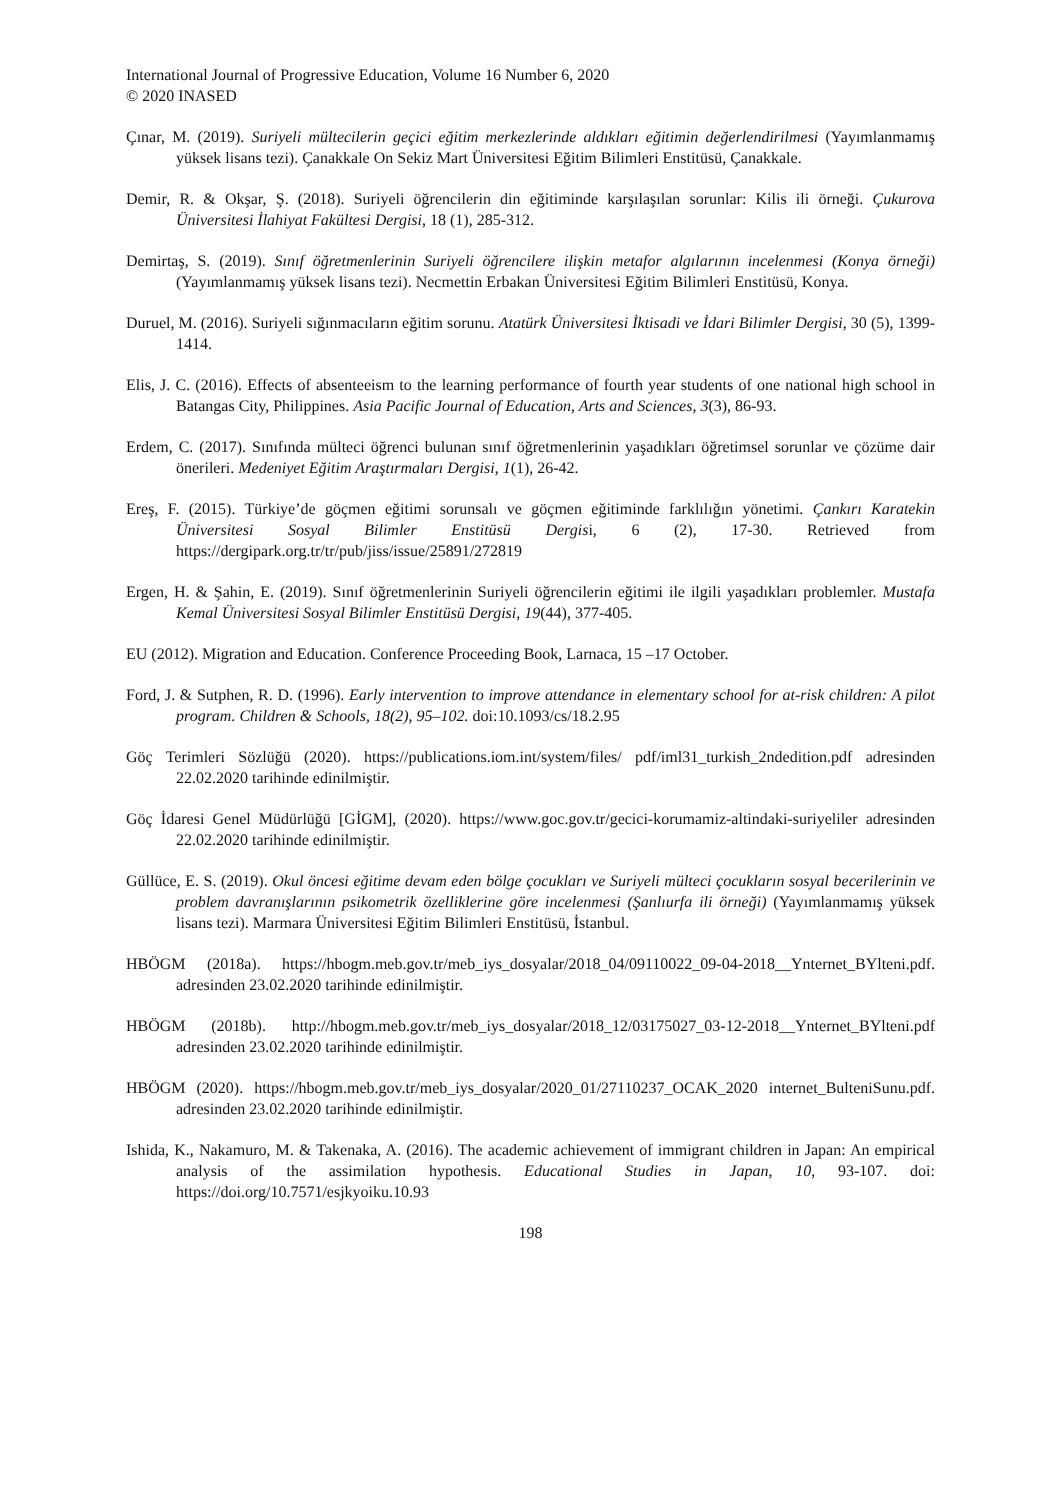International Journal of Progressive Education, Volume 16 Number 6, 2020
© 2020 INASED
Çınar, M. (2019). Suriyeli mültecilerin geçici eğitim merkezlerinde aldıkları eğitimin değerlendirilmesi (Yayımlanmamış yüksek lisans tezi). Çanakkale On Sekiz Mart Üniversitesi Eğitim Bilimleri Enstitüsü, Çanakkale.
Demir, R. & Okşar, Ş. (2018). Suriyeli öğrencilerin din eğitiminde karşılaşılan sorunlar: Kilis ili örneği. Çukurova Üniversitesi İlahiyat Fakültesi Dergisi, 18 (1), 285-312.
Demirtaş, S. (2019). Sınıf öğretmenlerinin Suriyeli öğrencilere ilişkin metafor algılarının incelenmesi (Konya örneği) (Yayımlanmamış yüksek lisans tezi). Necmettin Erbakan Üniversitesi Eğitim Bilimleri Enstitüsü, Konya.
Duruel, M. (2016). Suriyeli sığınmacıların eğitim sorunu. Atatürk Üniversitesi İktisadi ve İdari Bilimler Dergisi, 30 (5), 1399-1414.
Elis, J. C. (2016). Effects of absenteeism to the learning performance of fourth year students of one national high school in Batangas City, Philippines. Asia Pacific Journal of Education, Arts and Sciences, 3(3), 86-93.
Erdem, C. (2017). Sınıfında mülteci öğrenci bulunan sınıf öğretmenlerinin yaşadıkları öğretimsel sorunlar ve çözüme dair önerileri. Medeniyet Eğitim Araştırmaları Dergisi, 1(1), 26-42.
Ereş, F. (2015). Türkiye’de göçmen eğitimi sorunsalı ve göçmen eğitiminde farklılığın yönetimi. Çankırı Karatekin Üniversitesi Sosyal Bilimler Enstitüsü Dergisi, 6 (2), 17-30. Retrieved from https://dergipark.org.tr/tr/pub/jiss/issue/25891/272819
Ergen, H. & Şahin, E. (2019). Sınıf öğretmenlerinin Suriyeli öğrencilerin eğitimi ile ilgili yaşadıkları problemler. Mustafa Kemal Üniversitesi Sosyal Bilimler Enstitüsü Dergisi, 19(44), 377-405.
EU (2012). Migration and Education. Conference Proceeding Book, Larnaca, 15 –17 October.
Ford, J. & Sutphen, R. D. (1996). Early intervention to improve attendance in elementary school for at-risk children: A pilot program. Children & Schools, 18(2), 95–102. doi:10.1093/cs/18.2.95
Göç Terimleri Sözlüğü (2020). https://publications.iom.int/system/files/ pdf/iml31_turkish_2ndedition.pdf adresinden 22.02.2020 tarihinde edinilmiştir.
Göç İdaresi Genel Müdürlüğü [GİGM], (2020). https://www.goc.gov.tr/gecici-korumamiz-altindaki-suriyeliler adresinden 22.02.2020 tarihinde edinilmiştir.
Güllüce, E. S. (2019). Okul öncesi eğitime devam eden bölge çocukları ve Suriyeli mülteci çocukların sosyal becerilerinin ve problem davranışlarının psikometrik özelliklerine göre incelenmesi (Şanlıurfa ili örneği) (Yayımlanmamış yüksek lisans tezi). Marmara Üniversitesi Eğitim Bilimleri Enstitüsü, İstanbul.
HBÖGM (2018a). https://hbogm.meb.gov.tr/meb_iys_dosyalar/2018_04/09110022_09-04-2018__Ynternet_BYlteni.pdf. adresinden 23.02.2020 tarihinde edinilmiştir.
HBÖGM (2018b). http://hbogm.meb.gov.tr/meb_iys_dosyalar/2018_12/03175027_03-12-2018__Ynternet_BYlteni.pdf adresinden 23.02.2020 tarihinde edinilmiştir.
HBÖGM (2020). https://hbogm.meb.gov.tr/meb_iys_dosyalar/2020_01/27110237_OCAK_2020 internet_BulteniSunu.pdf. adresinden 23.02.2020 tarihinde edinilmiştir.
Ishida, K., Nakamuro, M. & Takenaka, A. (2016). The academic achievement of immigrant children in Japan: An empirical analysis of the assimilation hypothesis. Educational Studies in Japan, 10, 93-107. doi: https://doi.org/10.7571/esjkyoiku.10.93
198